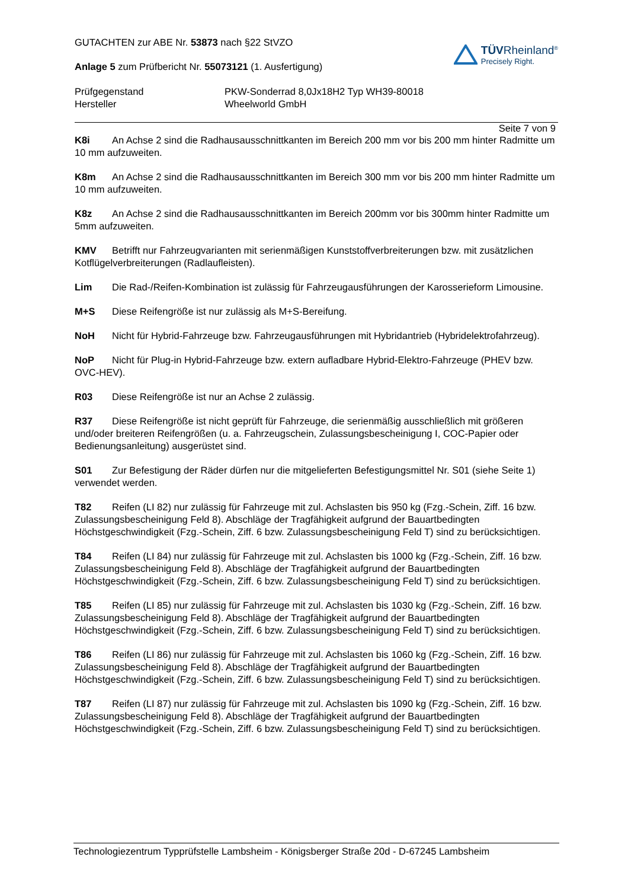GUTACHTEN zur ABE Nr. 53873 nach §22 StVZO
Anlage 5 zum Prüfbericht Nr. 55073121 (1. Ausfertigung)
TÜVRheinland<sup>®</sup>
Precisely Right.
Prüfgegenstand PKW-Sonderrad 8,0Jx18H2 Typ WH39-80018
Hersteller Wheelworld GmbH
Seite 7 von 9
K8i An Achse 2 sind die Radhausausschnittkanten im Bereich 200 mm vor bis 200 mm hinter Radmitte um 10 mm aufzuweiten.
K8m An Achse 2 sind die Radhausausschnittkanten im Bereich 300 mm vor bis 200 mm hinter Radmitte um 10 mm aufzuweiten.
K8z An Achse 2 sind die Radhausausschnittkanten im Bereich 200mm vor bis 300mm hinter Radmitte um 5mm aufzuweiten.
KMV Betrifft nur Fahrzeugvarianten mit serienmäßigen Kunststoffverbreiterungen bzw. mit zusätzlichen Kotflügelverbreiterungen (Radlaufleisten).
Lim Die Rad-/Reifen-Kombination ist zulässig für Fahrzeugausführungen der Karosserieform Limousine.
M+S Diese Reifengröße ist nur zulässig als M+S-Bereifung.
NoH Nicht für Hybrid-Fahrzeuge bzw. Fahrzeugausführungen mit Hybridantrieb (Hybridelektrofahrzeug).
NoP Nicht für Plug-in Hybrid-Fahrzeuge bzw. extern aufladbare Hybrid-Elektro-Fahrzeuge (PHEV bzw. OVC-HEV).
R03 Diese Reifengröße ist nur an Achse 2 zulässig.
R37 Diese Reifengröße ist nicht geprüft für Fahrzeuge, die serienmäßig ausschließlich mit größeren und/oder breiteren Reifengrößen (u. a. Fahrzeugschein, Zulassungsbescheinigung I, COC-Papier oder Bedienungsanleitung) ausgerüstet sind.
S01 Zur Befestigung der Räder dürfen nur die mitgelieferten Befestigungsmittel Nr. S01 (siehe Seite 1) verwendet werden.
T82 Reifen (LI 82) nur zulässig für Fahrzeuge mit zul. Achslasten bis 950 kg (Fzg.-Schein, Ziff. 16 bzw. Zulassungsbescheinigung Feld 8). Abschläge der Tragfähigkeit aufgrund der Bauartbedingten Höchstgeschwindigkeit (Fzg.-Schein, Ziff. 6 bzw. Zulassungsbescheinigung Feld T) sind zu berücksichtigen.
T84 Reifen (LI 84) nur zulässig für Fahrzeuge mit zul. Achslasten bis 1000 kg (Fzg.-Schein, Ziff. 16 bzw. Zulassungsbescheinigung Feld 8). Abschläge der Tragfähigkeit aufgrund der Bauartbedingten Höchstgeschwindigkeit (Fzg.-Schein, Ziff. 6 bzw. Zulassungsbescheinigung Feld T) sind zu berücksichtigen.
T85 Reifen (LI 85) nur zulässig für Fahrzeuge mit zul. Achslasten bis 1030 kg (Fzg.-Schein, Ziff. 16 bzw. Zulassungsbescheinigung Feld 8). Abschläge der Tragfähigkeit aufgrund der Bauartbedingten Höchstgeschwindigkeit (Fzg.-Schein, Ziff. 6 bzw. Zulassungsbescheinigung Feld T) sind zu berücksichtigen.
T86 Reifen (LI 86) nur zulässig für Fahrzeuge mit zul. Achslasten bis 1060 kg (Fzg.-Schein, Ziff. 16 bzw. Zulassungsbescheinigung Feld 8). Abschläge der Tragfähigkeit aufgrund der Bauartbedingten Höchstgeschwindigkeit (Fzg.-Schein, Ziff. 6 bzw. Zulassungsbescheinigung Feld T) sind zu berücksichtigen.
T87 Reifen (LI 87) nur zulässig für Fahrzeuge mit zul. Achslasten bis 1090 kg (Fzg.-Schein, Ziff. 16 bzw. Zulassungsbescheinigung Feld 8). Abschläge der Tragfähigkeit aufgrund der Bauartbedingten Höchstgeschwindigkeit (Fzg.-Schein, Ziff. 6 bzw. Zulassungsbescheinigung Feld T) sind zu berücksichtigen.
Technologiezentrum Typprüfstelle Lambsheim - Königsberger Straße 20d - D-67245 Lambsheim